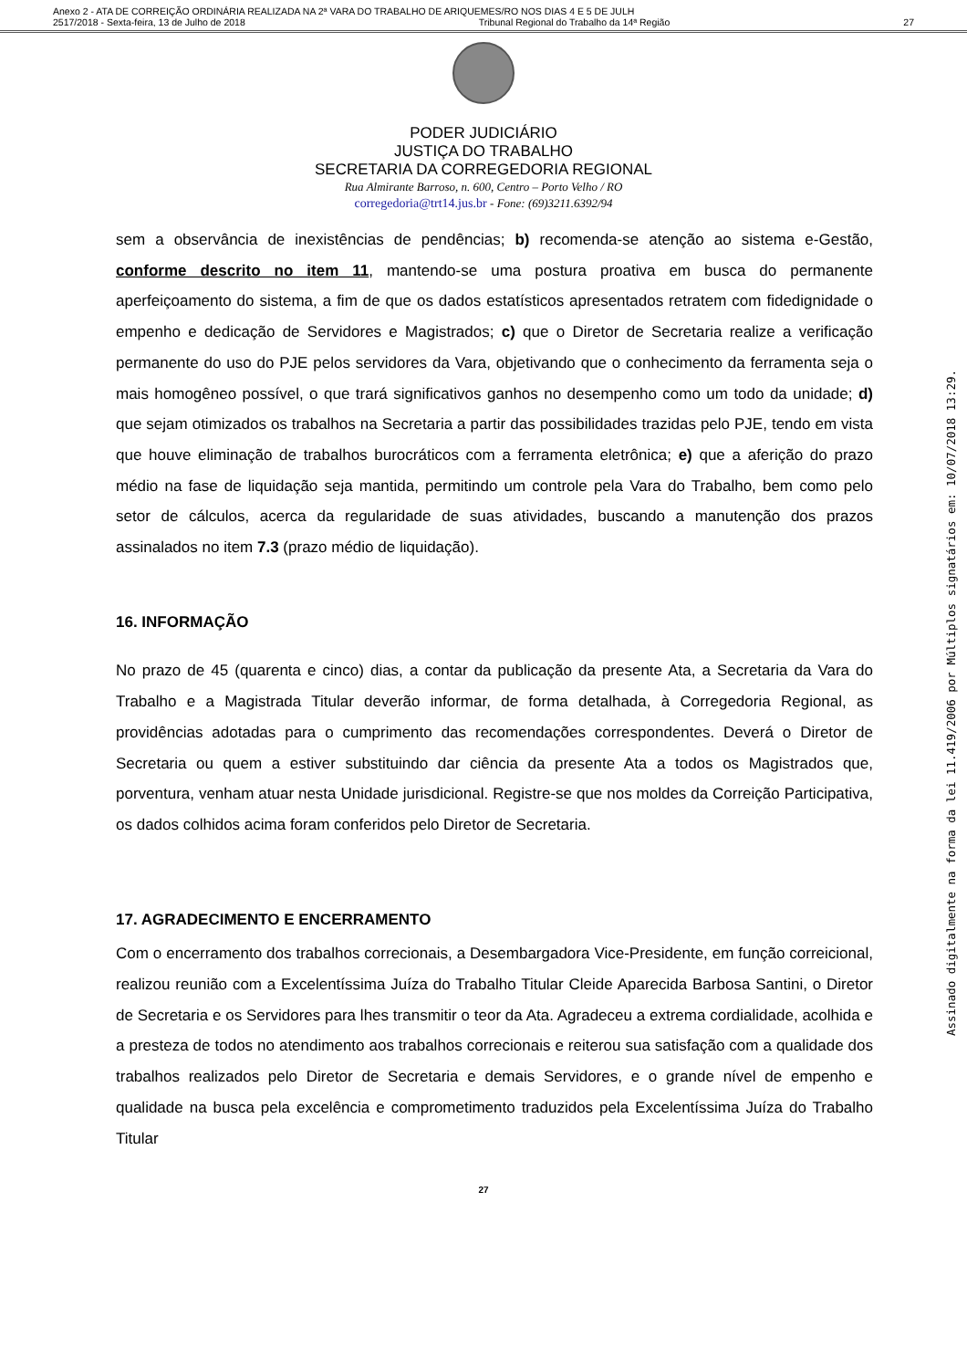Anexo 2 - ATA DE CORREIÇÃO ORDINÁRIA REALIZADA NA 2ª VARA DO TRABALHO DE ARIQUEMES/RO NOS DIAS 4 E 5 DE JULH
2517/2018 - Sexta-feira, 13 de Julho de 2018 Tribunal Regional do Trabalho da 14ª Região 27
PODER JUDICIÁRIO
JUSTIÇA DO TRABALHO
SECRETARIA DA CORREGEDORIA REGIONAL
Rua Almirante Barroso, n. 600, Centro – Porto Velho / RO
corregedoria@trt14.jus.br - Fone: (69)3211.6392/94
sem a observância de inexistências de pendências; b) recomenda-se atenção ao sistema e-Gestão, conforme descrito no item 11, mantendo-se uma postura proativa em busca do permanente aperfeiçoamento do sistema, a fim de que os dados estatísticos apresentados retratem com fidedignidade o empenho e dedicação de Servidores e Magistrados; c) que o Diretor de Secretaria realize a verificação permanente do uso do PJE pelos servidores da Vara, objetivando que o conhecimento da ferramenta seja o mais homogêneo possível, o que trará significativos ganhos no desempenho como um todo da unidade; d) que sejam otimizados os trabalhos na Secretaria a partir das possibilidades trazidas pelo PJE, tendo em vista que houve eliminação de trabalhos burocráticos com a ferramenta eletrônica; e) que a aferição do prazo médio na fase de liquidação seja mantida, permitindo um controle pela Vara do Trabalho, bem como pelo setor de cálculos, acerca da regularidade de suas atividades, buscando a manutenção dos prazos assinalados no item 7.3 (prazo médio de liquidação).
16. INFORMAÇÃO
No prazo de 45 (quarenta e cinco) dias, a contar da publicação da presente Ata, a Secretaria da Vara do Trabalho e a Magistrada Titular deverão informar, de forma detalhada, à Corregedoria Regional, as providências adotadas para o cumprimento das recomendações correspondentes. Deverá o Diretor de Secretaria ou quem a estiver substituindo dar ciência da presente Ata a todos os Magistrados que, porventura, venham atuar nesta Unidade jurisdicional. Registre-se que nos moldes da Correição Participativa, os dados colhidos acima foram conferidos pelo Diretor de Secretaria.
17. AGRADECIMENTO E ENCERRAMENTO
Com o encerramento dos trabalhos correcionais, a Desembargadora Vice-Presidente, em função correicional, realizou reunião com a Excelentíssima Juíza do Trabalho Titular Cleide Aparecida Barbosa Santini, o Diretor de Secretaria e os Servidores para lhes transmitir o teor da Ata. Agradeceu a extrema cordialidade, acolhida e a presteza de todos no atendimento aos trabalhos correcionais e reiterou sua satisfação com a qualidade dos trabalhos realizados pelo Diretor de Secretaria e demais Servidores, e o grande nível de empenho e qualidade na busca pela excelência e comprometimento traduzidos pela Excelentíssima Juíza do Trabalho Titular
27
Assinado digitalmente na forma da lei 11.419/2006 por Múltiplos signatários em: 10/07/2018 13:29.